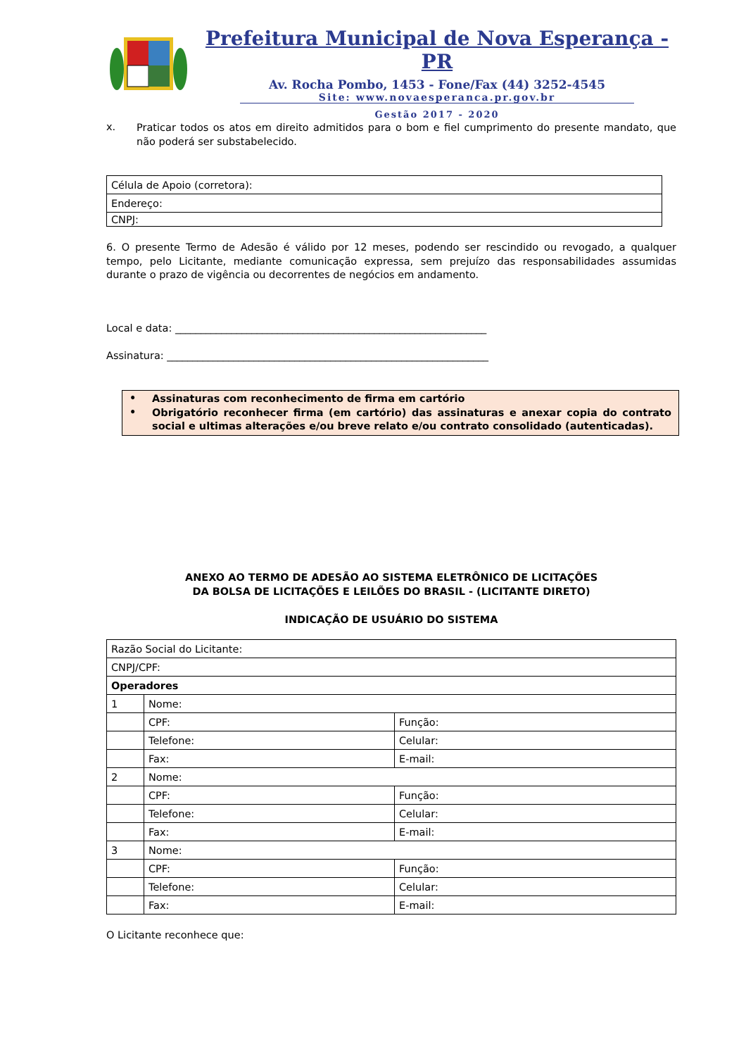Prefeitura Municipal de Nova Esperança - PR
Av. Rocha Pombo, 1453 - Fone/Fax (44) 3252-4545
Site: www.novaesperanca.pr.gov.br
Gestão 2017 - 2020
x.
Praticar todos os atos em direito admitidos para o bom e fiel cumprimento do presente mandato, que não poderá ser substabelecido.
| Célula de Apoio (corretora): |
| Endereço: |
| CNPJ: |
6. O presente Termo de Adesão é válido por 12 meses, podendo ser rescindido ou revogado, a qualquer tempo, pelo Licitante, mediante comunicação expressa, sem prejuízo das responsabilidades assumidas durante o prazo de vigência ou decorrentes de negócios em andamento.
Local e data: _____________________________________________________________
Assinatura: _______________________________________________________________
•
Assinaturas com reconhecimento de firma em cartório
•
Obrigatório reconhecer firma (em cartório) das assinaturas e anexar copia do contrato social e ultimas alterações e/ou breve relato e/ou contrato consolidado (autenticadas).
ANEXO AO TERMO DE ADESÃO AO SISTEMA ELETRÔNICO DE LICITAÇÕES
DA BOLSA DE LICITAÇÕES E LEILÕES DO BRASIL - (LICITANTE DIRETO)
INDICAÇÃO DE USUÁRIO DO SISTEMA
| Razão Social do Licitante: | | |
| CNPJ/CPF: | | |
| Operadores | | |
| 1 | Nome: | |
| | CPF: | Função: |
| | Telefone: | Celular: |
| | Fax: | E-mail: |
| 2 | Nome: | |
| | CPF: | Função: |
| | Telefone: | Celular: |
| | Fax: | E-mail: |
| 3 | Nome: | |
| | CPF: | Função: |
| | Telefone: | Celular: |
| | Fax: | E-mail: |
O Licitante reconhece que: